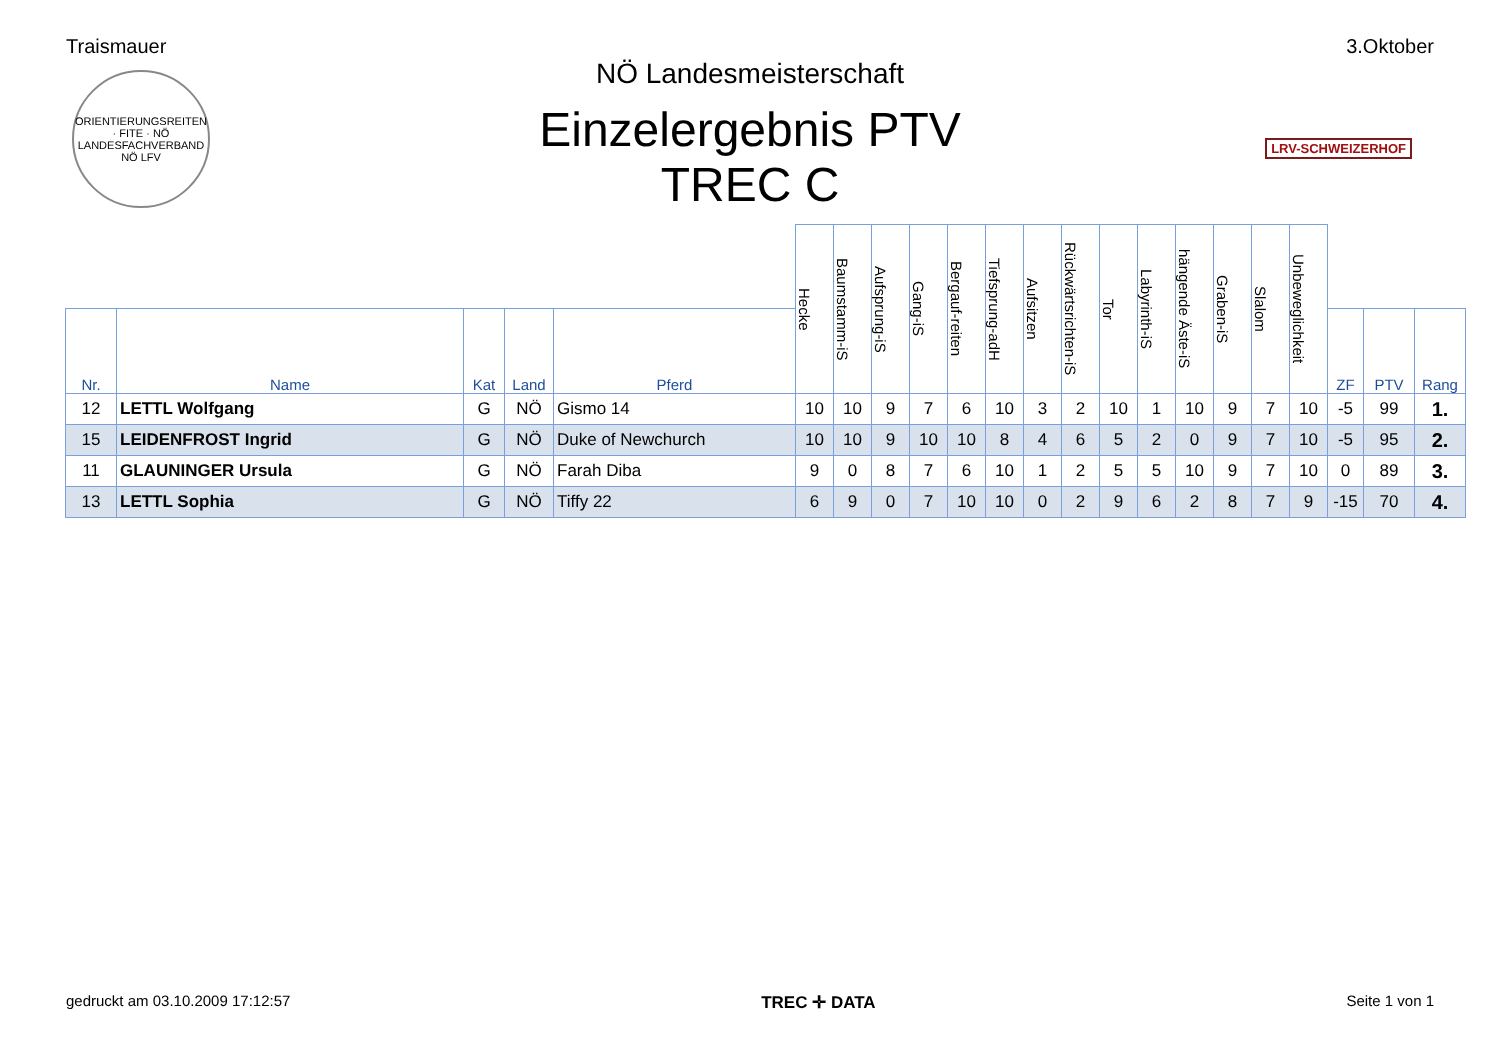Traismauer 3.Oktober
ORIENTIERUNGSREITEN · FITE · NÖ LANDESFACHVERBAND
NÖ LFV
LRV-SCHWEIZERHOF
NÖ Landesmeisterschaft
Einzelergebnis PTV
TREC C
| | | | | | Hecke | Baumstamm-iS | Aufsprung-iS | Gang-iS | Bergauf-reiten | Tiefsprung-adH | Aufsitzen | Rückwärtsrichten-iS | Tor | Labyrinth-iS | hängende Äste-iS | Graben-iS | Slalom | Unbeweglichkeit | | | |
| --- | --- | --- | --- | --- | --- | --- | --- | --- | --- | --- | --- | --- | --- | --- | --- | --- | --- | --- | --- | --- | --- |
| Nr. | Name | Kat | Land | Pferd | | | | | | | | | | | | | | | ZF | PTV | Rang |
| 12 | LETTL Wolfgang | G | NÖ | Gismo 14 | 10 | 10 | 9 | 7 | 6 | 10 | 3 | 2 | 10 | 1 | 10 | 9 | 7 | 10 | -5 | 99 | 1. |
| 15 | LEIDENFROST Ingrid | G | NÖ | Duke of Newchurch | 10 | 10 | 9 | 10 | 10 | 8 | 4 | 6 | 5 | 2 | 0 | 9 | 7 | 10 | -5 | 95 | 2. |
| 11 | GLAUNINGER Ursula | G | NÖ | Farah Diba | 9 | 0 | 8 | 7 | 6 | 10 | 1 | 2 | 5 | 5 | 10 | 9 | 7 | 10 | 0 | 89 | 3. |
| 13 | LETTL Sophia | G | NÖ | Tiffy 22 | 6 | 9 | 0 | 7 | 10 | 10 | 0 | 2 | 9 | 6 | 2 | 8 | 7 | 9 | -15 | 70 | 4. |
gedruckt am 03.10.2009 17:12:57 TREC ✛ DATA Seite 1 von 1